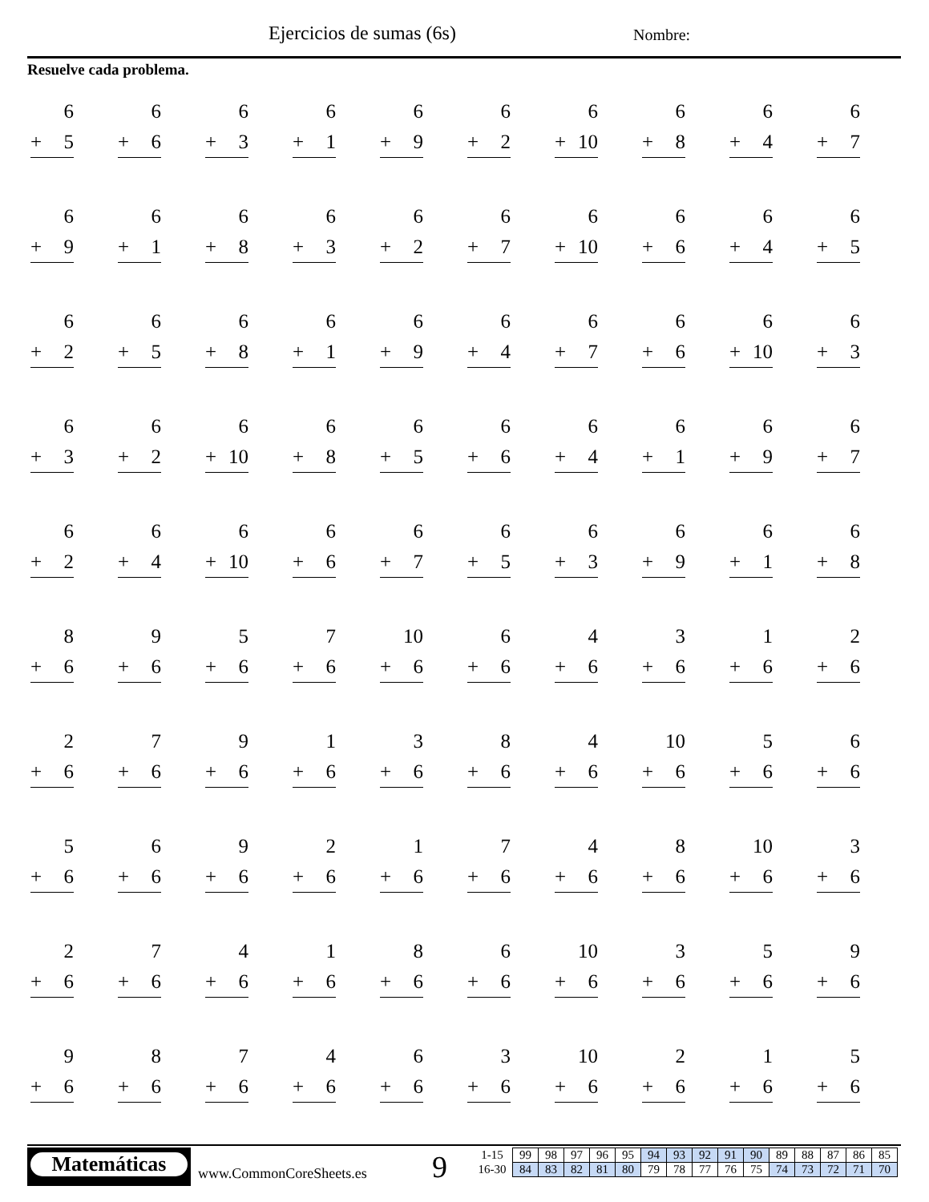Ejercicios de sumas (6s) Nombre:
Resuelve cada problema.
| 6 + 5 | 6 + 6 | 6 + 3 | 6 + 1 | 6 + 9 | 6 + 2 | 6 + 10 | 6 + 8 | 6 + 4 | 6 + 7 |
| 6 + 9 | 6 + 1 | 6 + 8 | 6 + 3 | 6 + 2 | 6 + 7 | 6 + 10 | 6 + 6 | 6 + 4 | 6 + 5 |
| 6 + 2 | 6 + 5 | 6 + 8 | 6 + 1 | 6 + 9 | 6 + 4 | 6 + 7 | 6 + 6 | 6 + 10 | 6 + 3 |
| 6 + 3 | 6 + 2 | 6 + 10 | 6 + 8 | 6 + 5 | 6 + 6 | 6 + 4 | 6 + 1 | 6 + 9 | 6 + 7 |
| 6 + 2 | 6 + 4 | 6 + 10 | 6 + 6 | 6 + 7 | 6 + 5 | 6 + 3 | 6 + 9 | 6 + 1 | 6 + 8 |
| 8 + 6 | 9 + 6 | 5 + 6 | 7 + 6 | 10 + 6 | 6 + 6 | 4 + 6 | 3 + 6 | 1 + 6 | 2 + 6 |
| 2 + 6 | 7 + 6 | 9 + 6 | 1 + 6 | 3 + 6 | 8 + 6 | 4 + 6 | 10 + 6 | 5 + 6 | 6 + 6 |
| 5 + 6 | 6 + 6 | 9 + 6 | 2 + 6 | 1 + 6 | 7 + 6 | 4 + 6 | 8 + 6 | 10 + 6 | 3 + 6 |
| 2 + 6 | 7 + 6 | 4 + 6 | 1 + 6 | 8 + 6 | 6 + 6 | 10 + 6 | 3 + 6 | 5 + 6 | 9 + 6 |
| 9 + 6 | 8 + 6 | 7 + 6 | 4 + 6 | 6 + 6 | 3 + 6 | 10 + 6 | 2 + 6 | 1 + 6 | 5 + 6 |
Matemáticas
www.CommonCoreSheets.es 9
| 1-15 | 99 | 98 | 97 | 96 | 95 | 94 | 93 | 92 | 91 | 90 | 89 | 88 | 87 | 86 | 85 |
| 16-30 | 84 | 83 | 82 | 81 | 80 | 79 | 78 | 77 | 76 | 75 | 74 | 73 | 72 | 71 | 70 |